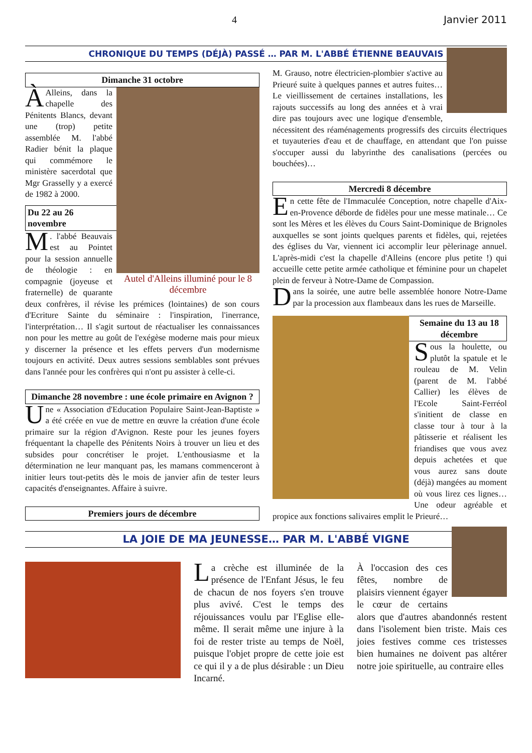4 Janvier 2011
CHRONIQUE DU TEMPS (DÉJÀ) PASSÉ … PAR M. L'ABBÉ ÉTIENNE BEAUVAIS
Dimanche 31 octobre
Autel d'Alleins illuminé pour le 8 décembre
À Alleins, dans la chapelle des Pénitents Blancs, devant une (trop) petite assemblée M. l'abbé Radier bénit la plaque qui commémore le ministère sacerdotal que Mgr Grasselly y a exercé de 1982 à 2000.
Du 22 au 26 novembre
M. l'abbé Beauvais est au Pointet pour la session annuelle de théologie : en compagnie (joyeuse et fraternelle) de quarante deux confrères, il révise les prémices (lointaines) de son cours d'Ecriture Sainte du séminaire : l'inspiration, l'inerrance, l'interprétation… Il s'agit surtout de réactualiser les connaissances non pour les mettre au goût de l'exégèse moderne mais pour mieux y discerner la présence et les effets pervers d'un modernisme toujours en activité. Deux autres sessions semblables sont prévues dans l'année pour les confrères qui n'ont pu assister à celle-ci.
Dimanche 28 novembre : une école primaire en Avignon ?
Une « Association d'Education Populaire Saint-Jean-Baptiste » a été créée en vue de mettre en œuvre la création d'une école primaire sur la région d'Avignon. Reste pour les jeunes foyers fréquentant la chapelle des Pénitents Noirs à trouver un lieu et des subsides pour concrétiser le projet. L'enthousiasme et la détermination ne leur manquant pas, les mamans commenceront à initier leurs tout-petits dès le mois de janvier afin de tester leurs capacités d'enseignantes. Affaire à suivre.
Premiers jours de décembre
M. Grauso, notre électricien-plombier s'active au Prieuré suite à quelques pannes et autres fuites… Le vieillissement de certaines installations, les rajouts successifs au long des années et à vrai dire pas toujours avec une logique d'ensemble, nécessitent des réaménagements progressifs des circuits électriques et tuyauteries d'eau et de chauffage, en attendant que l'on puisse s'occuper aussi du labyrinthe des canalisations (percées ou bouchées)…
Mercredi 8 décembre
En cette fête de l'Immaculée Conception, notre chapelle d'Aix-en-Provence déborde de fidèles pour une messe matinale… Ce sont les Mères et les élèves du Cours Saint-Dominique de Brignoles auxquelles se sont joints quelques parents et fidèles, qui, rejetées des églises du Var, viennent ici accomplir leur pèlerinage annuel. L'après-midi c'est la chapelle d'Alleins (encore plus petite !) qui accueille cette petite armée catholique et féminine pour un chapelet plein de ferveur à Notre-Dame de Compassion.
Dans la soirée, une autre belle assemblée honore Notre-Dame par la procession aux flambeaux dans les rues de Marseille.
Semaine du 13 au 18 décembre
Sous la houlette, ou plutôt la spatule et le rouleau de M. Velin (parent de M. l'abbé Callier) les élèves de l'Ecole Saint-Ferréol s'initient de classe en classe tour à tour à la pâtisserie et réalisent les friandises que vous avez depuis achetées et que vous aurez sans doute (déjà) mangées au moment où vous lirez ces lignes… Une odeur agréable et propice aux fonctions salivaires emplit le Prieuré…
LA JOIE DE MA JEUNESSE… PAR M. L'ABBÉ VIGNE
La crèche est illuminée de la présence de l'Enfant Jésus, le feu de chacun de nos foyers s'en trouve plus avivé. C'est le temps des réjouissances voulu par l'Eglise elle-même. Il serait même une injure à la foi de rester triste au temps de Noël, puisque l'objet propre de cette joie est ce qui il y a de plus désirable : un Dieu Incarné.
À l'occasion des ces fêtes, nombre de plaisirs viennent égayer le cœur de certains alors que d'autres abandonnés restent dans l'isolement bien triste. Mais ces joies festives comme ces tristesses bien humaines ne doivent pas altérer notre joie spirituelle, au contraire elles